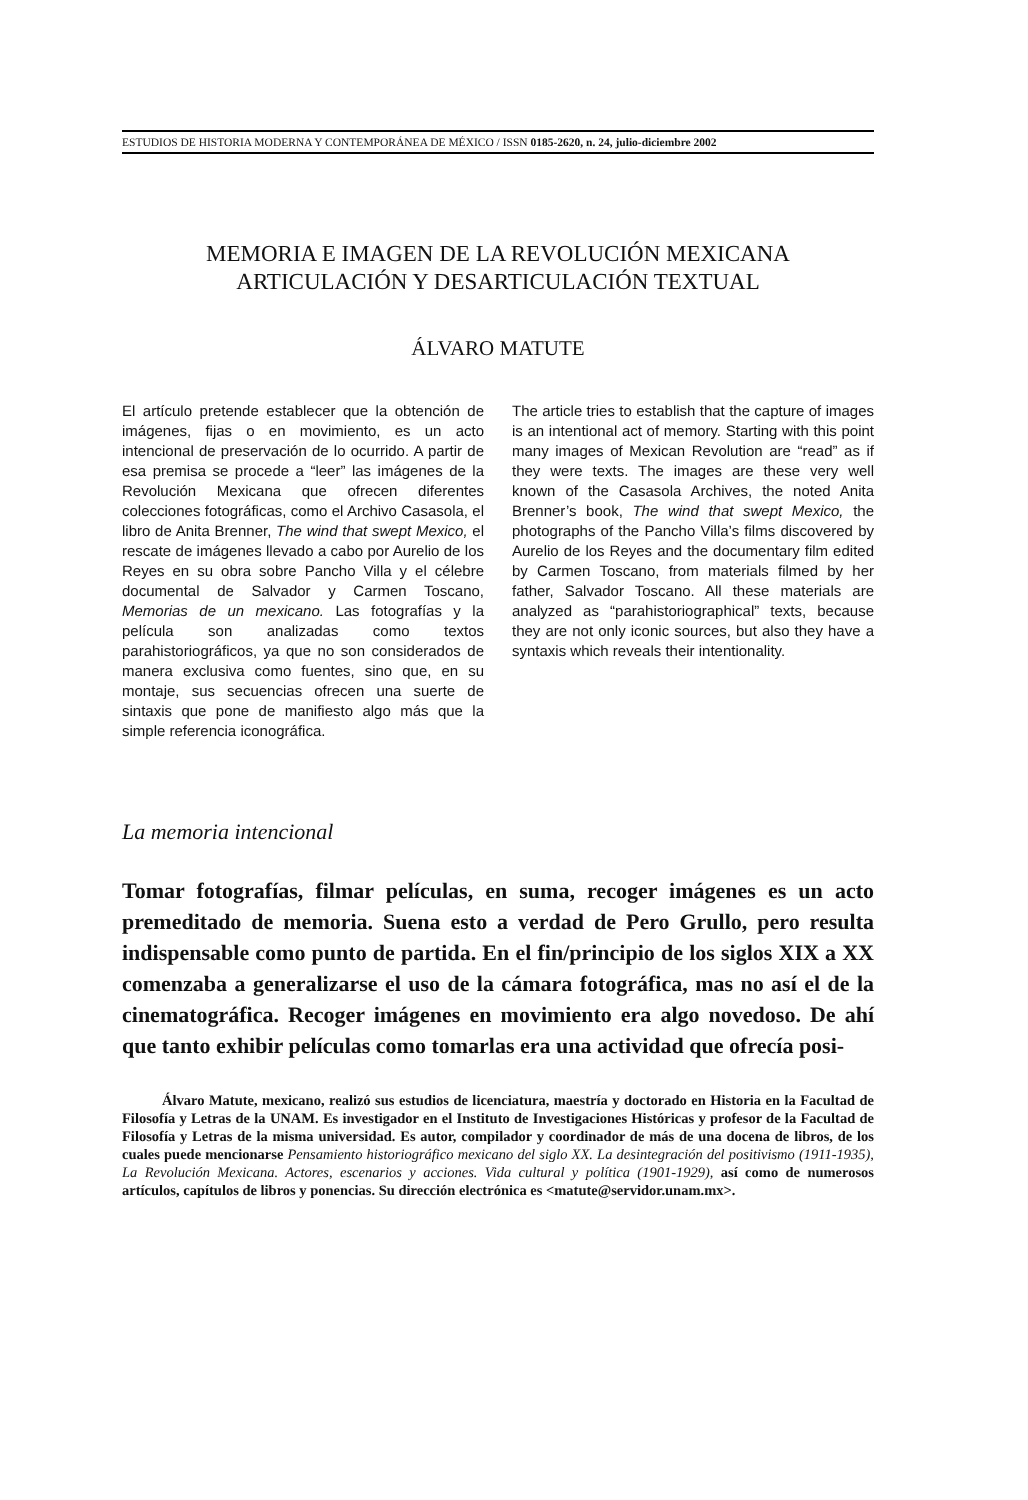ESTUDIOS DE HISTORIA MODERNA Y CONTEMPORÁNEA DE MÉXICO / ISSN 0185-2620, n. 24, julio-diciembre 2002
MEMORIA E IMAGEN DE LA REVOLUCIÓN MEXICANA
ARTICULACIÓN Y DESARTICULACIÓN TEXTUAL
ÁLVARO MATUTE
El artículo pretende establecer que la obtención de imágenes, fijas o en movimiento, es un acto intencional de preservación de lo ocurrido. A partir de esa premisa se procede a “leer” las imágenes de la Revolución Mexicana que ofrecen diferentes colecciones fotográficas, como el Archivo Casasola, el libro de Anita Brenner, The wind that swept Mexico, el rescate de imágenes llevado a cabo por Aurelio de los Reyes en su obra sobre Pancho Villa y el célebre documental de Salvador y Carmen Toscano, Memorias de un mexicano. Las fotografías y la película son analizadas como textos parahistoriográficos, ya que no son considerados de manera exclusiva como fuentes, sino que, en su montaje, sus secuencias ofrecen una suerte de sintaxis que pone de manifiesto algo más que la simple referencia iconográfica.
The article tries to establish that the capture of images is an intentional act of memory. Starting with this point many images of Mexican Revolution are “read” as if they were texts. The images are these very well known of the Casasola Archives, the noted Anita Brenner’s book, The wind that swept Mexico, the photographs of the Pancho Villa’s films discovered by Aurelio de los Reyes and the documentary film edited by Carmen Toscano, from materials filmed by her father, Salvador Toscano. All these materials are analyzed as “parahistoriographical” texts, because they are not only iconic sources, but also they have a syntaxis which reveals their intentionality.
La memoria intencional
Tomar fotografías, filmar películas, en suma, recoger imágenes es un acto premeditado de memoria. Suena esto a verdad de Pero Grullo, pero resulta indispensable como punto de partida. En el fin/principio de los siglos XIX a XX comenzaba a generalizarse el uso de la cámara fotográfica, mas no así el de la cinematográfica. Recoger imágenes en movimiento era algo novedoso. De ahí que tanto exhibir películas como tomarlas era una actividad que ofrecía posi-
Álvaro Matute, mexicano, realizó sus estudios de licenciatura, maestría y doctorado en Historia en la Facultad de Filosofía y Letras de la UNAM. Es investigador en el Instituto de Investigaciones Históricas y profesor de la Facultad de Filosofía y Letras de la misma universidad. Es autor, compilador y coordinador de más de una docena de libros, de los cuales puede mencionarse Pensamiento historiográfico mexicano del siglo XX. La desintegración del positivismo (1911-1935), La Revolución Mexicana. Actores, escenarios y acciones. Vida cultural y política (1901-1929), así como de numerosos artículos, capítulos de libros y ponencias. Su dirección electrónica es <matute@servidor.unam.mx>.